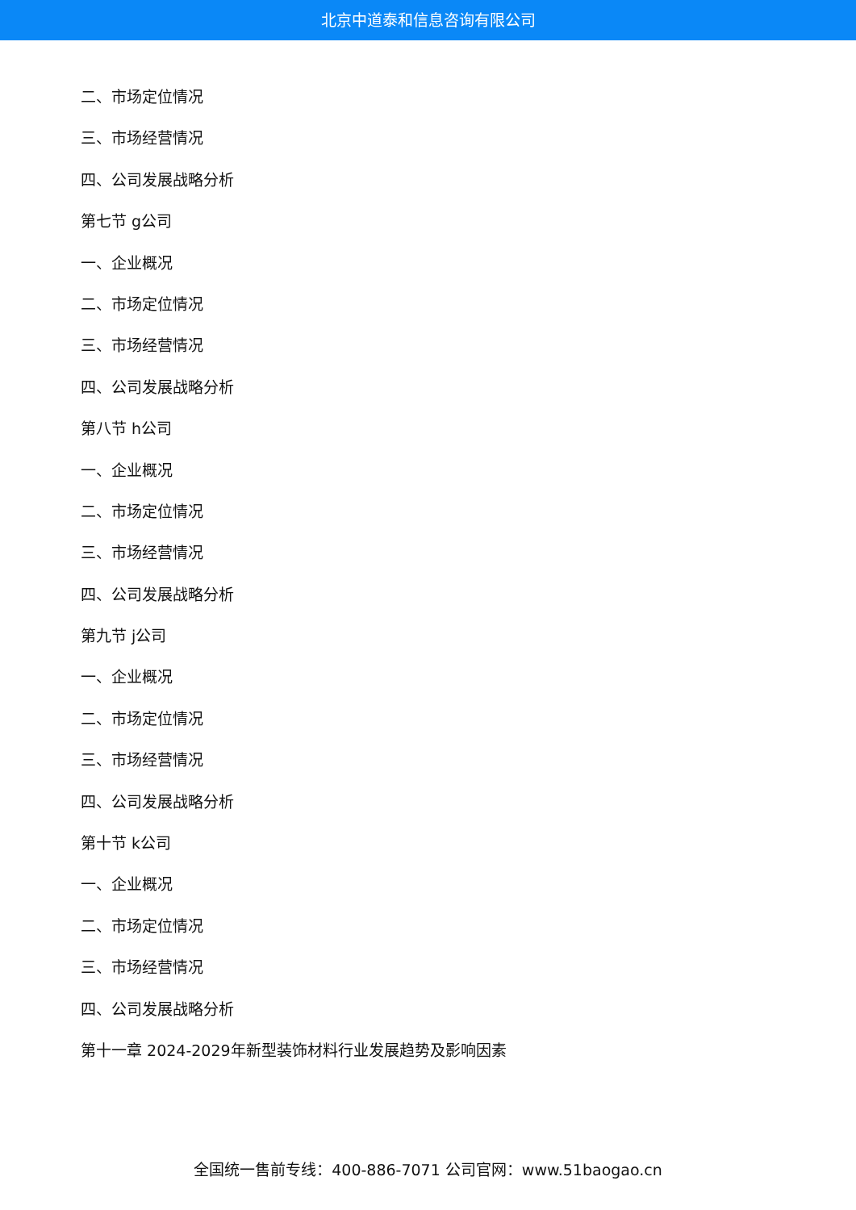北京中道泰和信息咨询有限公司
二、市场定位情况
三、市场经营情况
四、公司发展战略分析
第七节 g公司
一、企业概况
二、市场定位情况
三、市场经营情况
四、公司发展战略分析
第八节 h公司
一、企业概况
二、市场定位情况
三、市场经营情况
四、公司发展战略分析
第九节 j公司
一、企业概况
二、市场定位情况
三、市场经营情况
四、公司发展战略分析
第十节 k公司
一、企业概况
二、市场定位情况
三、市场经营情况
四、公司发展战略分析
第十一章 2024-2029年新型装饰材料行业发展趋势及影响因素
全国统一售前专线：400-886-7071 公司官网：www.51baogao.cn